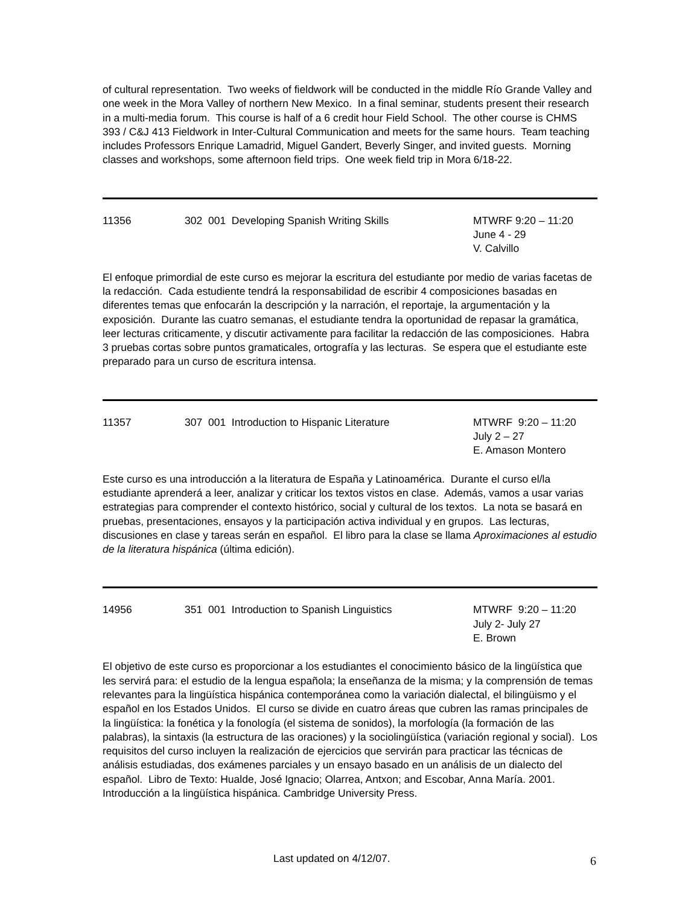of cultural representation. Two weeks of fieldwork will be conducted in the middle Río Grande Valley and one week in the Mora Valley of northern New Mexico. In a final seminar, students present their research in a multi-media forum. This course is half of a 6 credit hour Field School. The other course is CHMS 393 / C&J 413 Fieldwork in Inter-Cultural Communication and meets for the same hours. Team teaching includes Professors Enrique Lamadrid, Miguel Gandert, Beverly Singer, and invited guests. Morning classes and workshops, some afternoon field trips. One week field trip in Mora 6/18-22.
11356 302 001 Developing Spanish Writing Skills MTWRF 9:20 – 11:20
June 4 - 29
V. Calvillo
El enfoque primordial de este curso es mejorar la escritura del estudiante por medio de varias facetas de la redacción. Cada estudiente tendrá la responsabilidad de escribir 4 composiciones basadas en diferentes temas que enfocarán la descripción y la narración, el reportaje, la argumentación y la exposición. Durante las cuatro semanas, el estudiante tendra la oportunidad de repasar la gramática, leer lecturas criticamente, y discutir activamente para facilitar la redacción de las composiciones. Habra 3 pruebas cortas sobre puntos gramaticales, ortografía y las lecturas. Se espera que el estudiante este preparado para un curso de escritura intensa.
11357 307 001 Introduction to Hispanic Literature MTWRF 9:20 – 11:20
July 2 – 27
E. Amason Montero
Este curso es una introducción a la literatura de España y Latinoamérica. Durante el curso el/la estudiante aprenderá a leer, analizar y criticar los textos vistos en clase. Además, vamos a usar varias estrategias para comprender el contexto histórico, social y cultural de los textos. La nota se basará en pruebas, presentaciones, ensayos y la participación activa individual y en grupos. Las lecturas, discusiones en clase y tareas serán en español. El libro para la clase se llama Aproximaciones al estudio de la literatura hispánica (última edición).
14956 351 001 Introduction to Spanish Linguistics MTWRF 9:20 – 11:20
July 2- July 27
E. Brown
El objetivo de este curso es proporcionar a los estudiantes el conocimiento básico de la lingüística que les servirá para: el estudio de la lengua española; la enseñanza de la misma; y la comprensión de temas relevantes para la lingüística hispánica contemporánea como la variación dialectal, el bilingüismo y el español en los Estados Unidos. El curso se divide en cuatro áreas que cubren las ramas principales de la lingüística: la fonética y la fonología (el sistema de sonidos), la morfología (la formación de las palabras), la sintaxis (la estructura de las oraciones) y la sociolingüística (variación regional y social). Los requisitos del curso incluyen la realización de ejercicios que servirán para practicar las técnicas de análisis estudiadas, dos exámenes parciales y un ensayo basado en un análisis de un dialecto del español. Libro de Texto: Hualde, José Ignacio; Olarrea, Antxon; and Escobar, Anna María. 2001. Introducción a la lingüística hispánica. Cambridge University Press.
Last updated on 4/12/07. 6